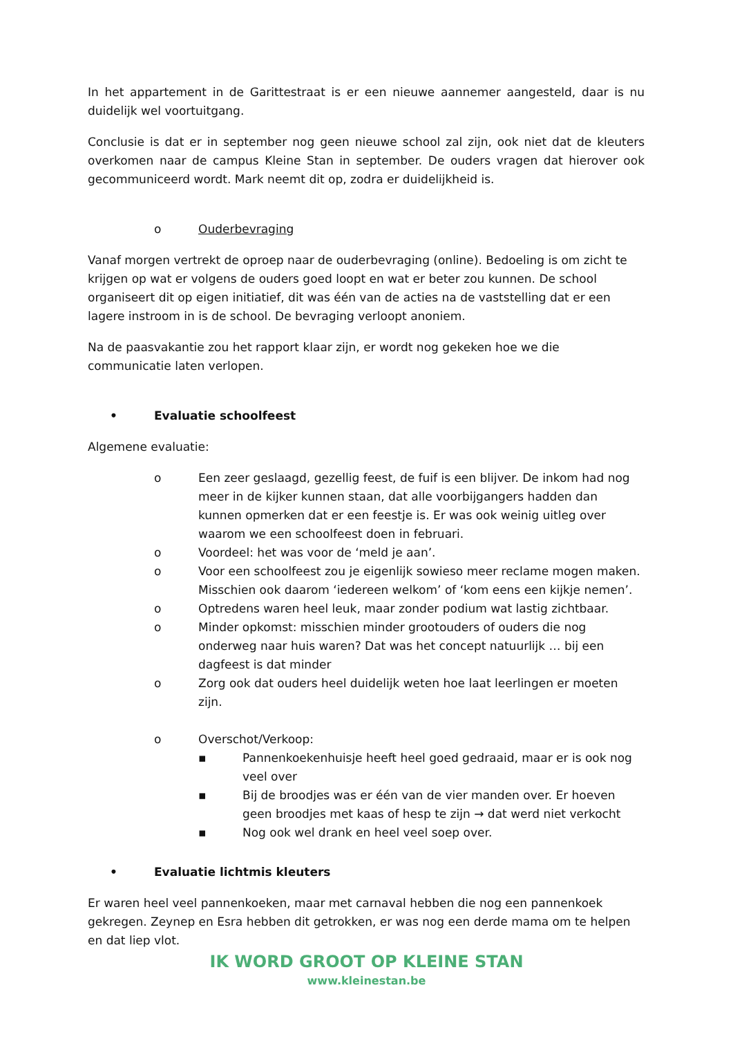In het appartement in de Garittestraat is er een nieuwe aannemer aangesteld, daar is nu duidelijk wel voortuitgang.
Conclusie is dat er in september nog geen nieuwe school zal zijn, ook niet dat de kleuters overkomen naar de campus Kleine Stan in september. De ouders vragen dat hierover ook gecommuniceerd wordt. Mark neemt dit op, zodra er duidelijkheid is.
o Ouderbevraging
Vanaf morgen vertrekt de oproep naar de ouderbevraging (online). Bedoeling is om zicht te krijgen op wat er volgens de ouders goed loopt en wat er beter zou kunnen. De school organiseert dit op eigen initiatief, dit was één van de acties na de vaststelling dat er een lagere instroom in is de school. De bevraging verloopt anoniem.
Na de paasvakantie zou het rapport klaar zijn, er wordt nog gekeken hoe we die communicatie laten verlopen.
• Evaluatie schoolfeest
Algemene evaluatie:
o Een zeer geslaagd, gezellig feest, de fuif is een blijver. De inkom had nog meer in de kijker kunnen staan, dat alle voorbijgangers hadden dan kunnen opmerken dat er een feestje is. Er was ook weinig uitleg over waarom we een schoolfeest doen in februari.
o Voordeel: het was voor de ‘meld je aan’.
o Voor een schoolfeest zou je eigenlijk sowieso meer reclame mogen maken. Misschien ook daarom ‘iedereen welkom’ of ‘kom eens een kijkje nemen’.
o Optredens waren heel leuk, maar zonder podium wat lastig zichtbaar.
o Minder opkomst: misschien minder grootouders of ouders die nog onderweg naar huis waren? Dat was het concept natuurlijk … bij een dagfeest is dat minder
o Zorg ook dat ouders heel duidelijk weten hoe laat leerlingen er moeten zijn.
o Overschot/Verkoop:
▪ Pannenkoekenhuisje heeft heel goed gedraaid, maar er is ook nog veel over
▪ Bij de broodjes was er één van de vier manden over. Er hoeven geen broodjes met kaas of hesp te zijn → dat werd niet verkocht
▪ Nog ook wel drank en heel veel soep over.
• Evaluatie lichtmis kleuters
Er waren heel veel pannenkoeken, maar met carnaval hebben die nog een pannenkoek gekregen. Zeynep en Esra hebben dit getrokken, er was nog een derde mama om te helpen en dat liep vlot.
IK WORD GROOT OP KLEINE STAN
www.kleinestan.be